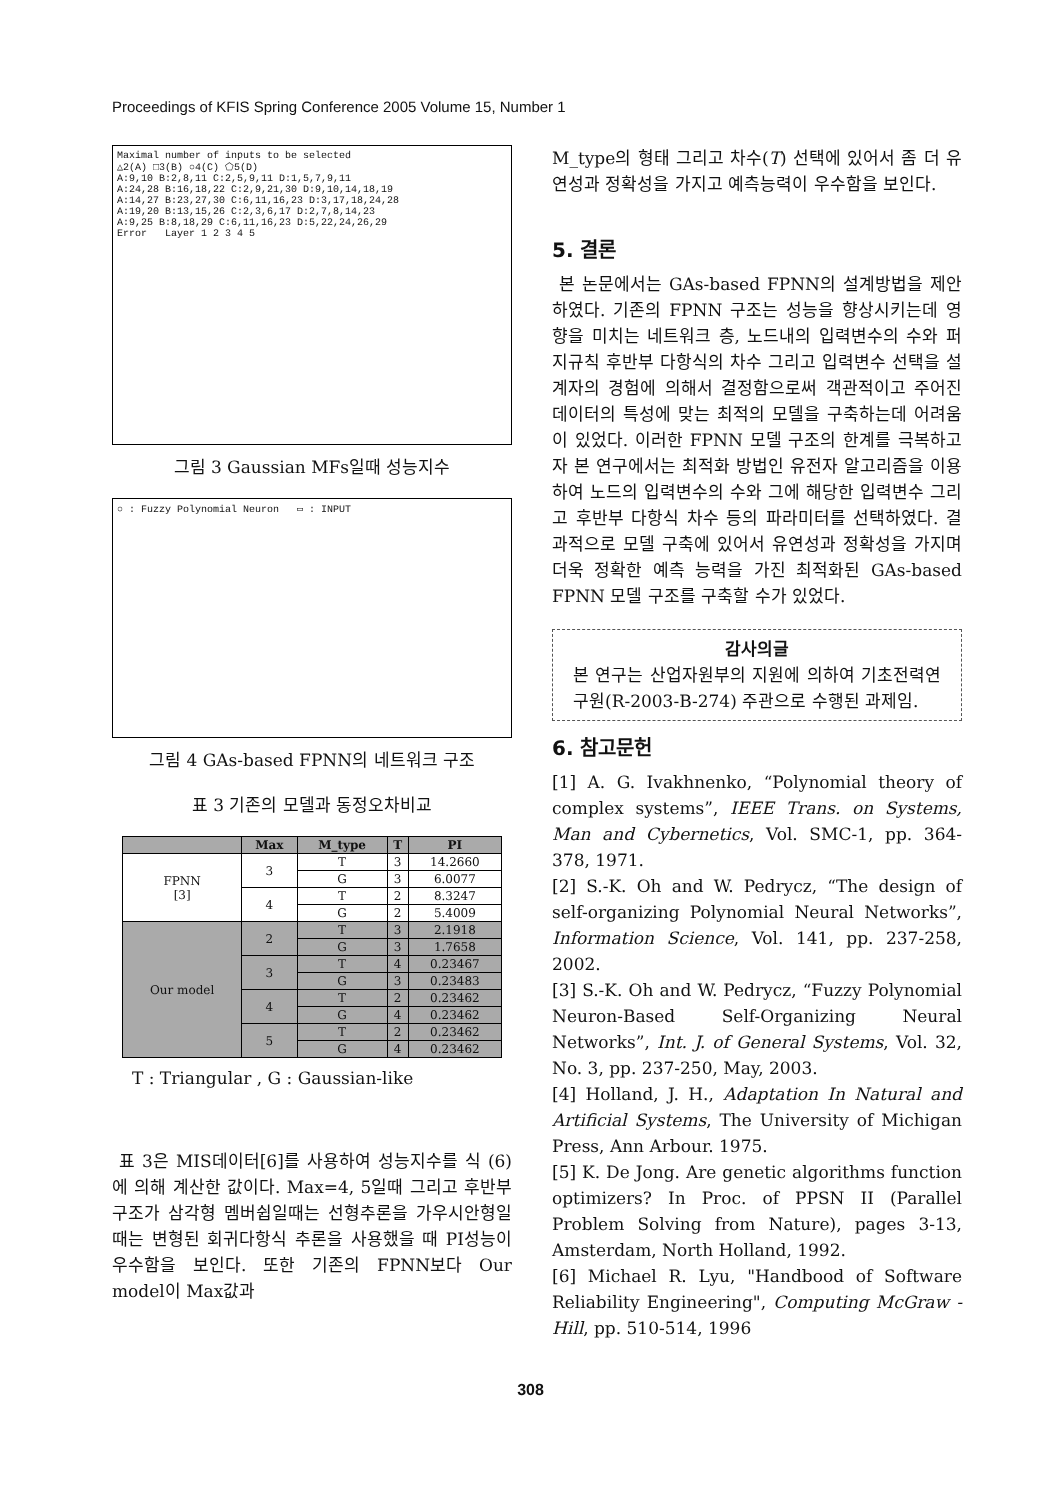Proceedings of KFIS Spring Conference 2005 Volume 15, Number 1
Maximal number of inputs to be selected
△2(A) □3(B) ○4(C) ⬠5(D)
A:9,10 B:2,8,11 C:2,5,9,11 D:1,5,7,9,11
A:24,28 B:16,18,22 C:2,9,21,30 D:9,10,14,18,19
A:14,27 B:23,27,30 C:6,11,16,23 D:3,17,18,24,28
A:19,20 B:13,15,26 C:2,3,6,17 D:2,7,8,14,23
A:9,25 B:8,18,29 C:6,11,16,23 D:5,22,24,26,29
Error Layer 1 2 3 4 5
그림 3 Gaussian MFs일때 성능지수
○ : Fuzzy Polynomial Neuron ▭ : INPUT
그림 4 GAs-based FPNN의 네트워크 구조
표 3 기존의 모델과 동정오차비교
| | Max | M_type | T | PI |
| --- | --- | --- | --- | --- |
| FPNN [3] | 3 | T | 3 | 14.2660 |
| | | G | 3 | 6.0077 |
| | 4 | T | 2 | 8.3247 |
| | | G | 2 | 5.4009 |
| Our model | 2 | T | 3 | 2.1918 |
| | | G | 3 | 1.7658 |
| | 3 | T | 4 | 0.23467 |
| | | G | 3 | 0.23483 |
| | 4 | T | 2 | 0.23462 |
| | | G | 4 | 0.23462 |
| | 5 | T | 2 | 0.23462 |
| | | G | 4 | 0.23462 |
T : Triangular , G : Gaussian-like
표 3은 MIS데이터[6]를 사용하여 성능지수를 식 (6)에 의해 계산한 값이다. Max=4, 5일때 그리고 후반부 구조가 삼각형 멤버쉽일때는 선형추론을 가우시안형일때는 변형된 회귀다항식 추론을 사용했을 때 PI성능이 우수함을 보인다. 또한 기존의 FPNN보다 Our model이 Max값과
M_type의 형태 그리고 차수(T) 선택에 있어서 좀 더 유연성과 정확성을 가지고 예측능력이 우수함을 보인다.
5. 결론
본 논문에서는 GAs-based FPNN의 설계방법을 제안하였다. 기존의 FPNN 구조는 성능을 향상시키는데 영향을 미치는 네트워크 층, 노드내의 입력변수의 수와 퍼지규칙 후반부 다항식의 차수 그리고 입력변수 선택을 설계자의 경험에 의해서 결정함으로써 객관적이고 주어진 데이터의 특성에 맞는 최적의 모델을 구축하는데 어려움이 있었다. 이러한 FPNN 모델 구조의 한계를 극복하고자 본 연구에서는 최적화 방법인 유전자 알고리즘을 이용하여 노드의 입력변수의 수와 그에 해당한 입력변수 그리고 후반부 다항식 차수 등의 파라미터를 선택하였다. 결과적으로 모델 구축에 있어서 유연성과 정확성을 가지며 더욱 정확한 예측 능력을 가진 최적화된 GAs-based FPNN 모델 구조를 구축할 수가 있었다.
감사의글
본 연구는 산업자원부의 지원에 의하여 기초전력연구원(R-2003-B-274) 주관으로 수행된 과제임.
6. 참고문헌
[1] A. G. Ivakhnenko, “Polynomial theory of complex systems”, IEEE Trans. on Systems, Man and Cybernetics, Vol. SMC-1, pp. 364-378, 1971.
[2] S.-K. Oh and W. Pedrycz, “The design of self-organizing Polynomial Neural Networks”, Information Science, Vol. 141, pp. 237-258, 2002.
[3] S.-K. Oh and W. Pedrycz, “Fuzzy Polynomial Neuron-Based Self-Organizing Neural Networks”, Int. J. of General Systems, Vol. 32, No. 3, pp. 237-250, May, 2003.
[4] Holland, J. H., Adaptation In Natural and Artificial Systems, The University of Michigan Press, Ann Arbour. 1975.
[5] K. De Jong. Are genetic algorithms function optimizers? In Proc. of PPSN II (Parallel Problem Solving from Nature), pages 3-13, Amsterdam, North Holland, 1992.
[6] Michael R. Lyu, "Handbood of Software Reliability Engineering", Computing McGraw -Hill, pp. 510-514, 1996
308